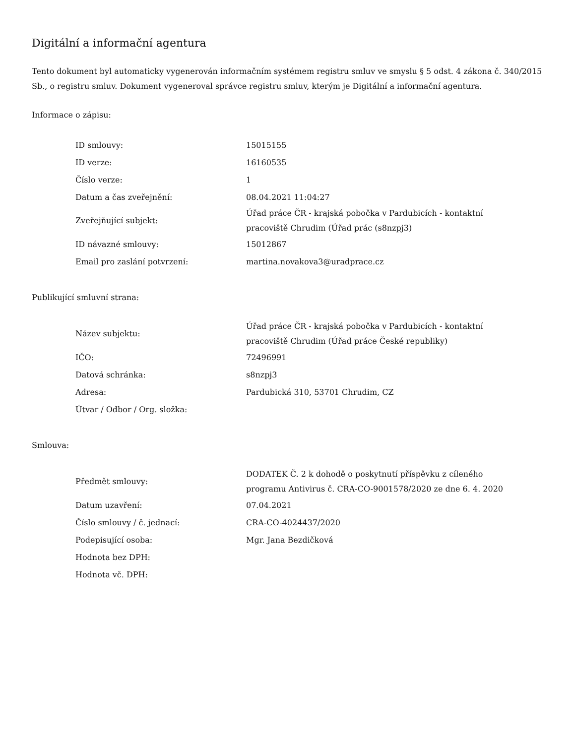Digitální a informační agentura
Tento dokument byl automaticky vygenerován informačním systémem registru smluv ve smyslu § 5 odst. 4 zákona č. 340/2015 Sb., o registru smluv. Dokument vygeneroval správce registru smluv, kterým je Digitální a informační agentura.
Informace o zápisu:
| ID smlouvy: | 15015155 |
| ID verze: | 16160535 |
| Číslo verze: | 1 |
| Datum a čas zveřejnění: | 08.04.2021 11:04:27 |
| Zveřejňující subjekt: | Úřad práce ČR - krajská pobočka v Pardubicích - kontaktní pracoviště Chrudim (Úřad prác (s8nzpj3) |
| ID návazné smlouvy: | 15012867 |
| Email pro zaslání potvrzení: | martina.novakova3@uradprace.cz |
Publikující smluvní strana:
| Název subjektu: | Úřad práce ČR - krajská pobočka v Pardubicích - kontaktní pracoviště Chrudim (Úřad práce České republiky) |
| IČO: | 72496991 |
| Datová schránka: | s8nzpj3 |
| Adresa: | Pardubická 310, 53701 Chrudim, CZ |
| Útvar / Odbor / Org. složka: | |
Smlouva:
| Předmět smlouvy: | DODATEK Č. 2 k dohodě o poskytnutí příspěvku z cíleného programu Antivirus č. CRA-CO-9001578/2020 ze dne 6. 4. 2020 |
| Datum uzavření: | 07.04.2021 |
| Číslo smlouvy / č. jednací: | CRA-CO-4024437/2020 |
| Podepisující osoba: | Mgr. Jana Bezdičková |
| Hodnota bez DPH: | |
| Hodnota vč. DPH: | |